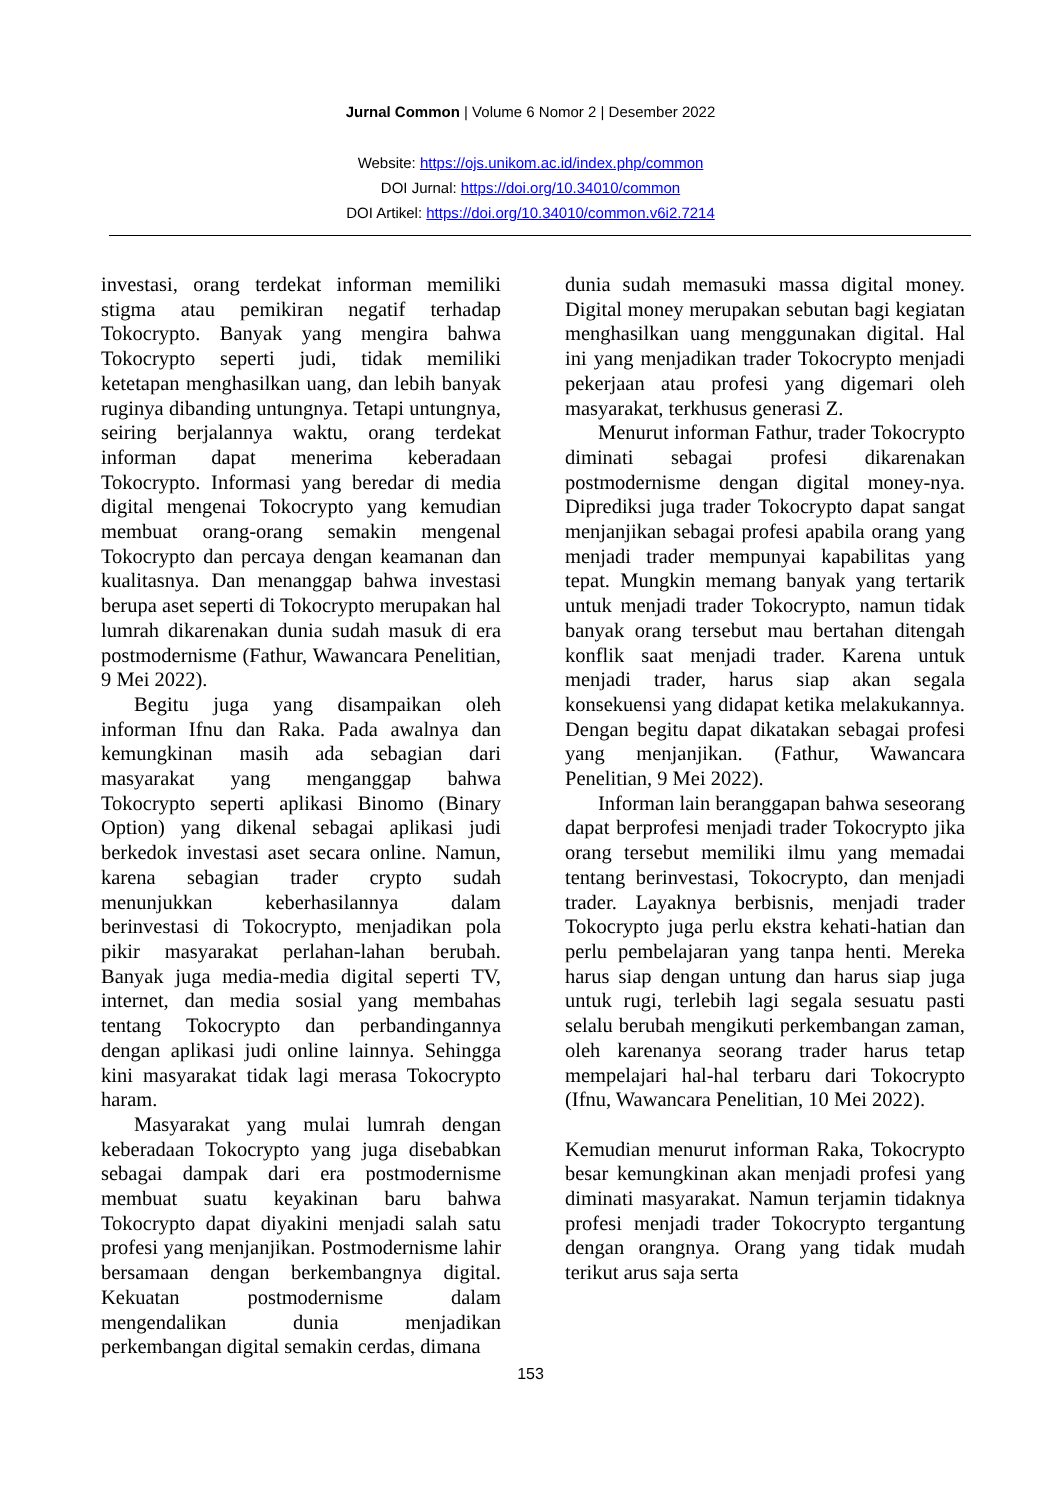Jurnal Common | Volume 6 Nomor 2 | Desember 2022
Website: https://ojs.unikom.ac.id/index.php/common
DOI Jurnal: https://doi.org/10.34010/common
DOI Artikel: https://doi.org/10.34010/common.v6i2.7214
investasi, orang terdekat informan memiliki stigma atau pemikiran negatif terhadap Tokocrypto. Banyak yang mengira bahwa Tokocrypto seperti judi, tidak memiliki ketetapan menghasilkan uang, dan lebih banyak ruginya dibanding untungnya. Tetapi untungnya, seiring berjalannya waktu, orang terdekat informan dapat menerima keberadaan Tokocrypto. Informasi yang beredar di media digital mengenai Tokocrypto yang kemudian membuat orang-orang semakin mengenal Tokocrypto dan percaya dengan keamanan dan kualitasnya. Dan menanggap bahwa investasi berupa aset seperti di Tokocrypto merupakan hal lumrah dikarenakan dunia sudah masuk di era postmodernisme (Fathur, Wawancara Penelitian, 9 Mei 2022).
Begitu juga yang disampaikan oleh informan Ifnu dan Raka. Pada awalnya dan kemungkinan masih ada sebagian dari masyarakat yang menganggap bahwa Tokocrypto seperti aplikasi Binomo (Binary Option) yang dikenal sebagai aplikasi judi berkedok investasi aset secara online. Namun, karena sebagian trader crypto sudah menunjukkan keberhasilannya dalam berinvestasi di Tokocrypto, menjadikan pola pikir masyarakat perlahan-lahan berubah. Banyak juga media-media digital seperti TV, internet, dan media sosial yang membahas tentang Tokocrypto dan perbandingannya dengan aplikasi judi online lainnya. Sehingga kini masyarakat tidak lagi merasa Tokocrypto haram.
Masyarakat yang mulai lumrah dengan keberadaan Tokocrypto yang juga disebabkan sebagai dampak dari era postmodernisme membuat suatu keyakinan baru bahwa Tokocrypto dapat diyakini menjadi salah satu profesi yang menjanjikan. Postmodernisme lahir bersamaan dengan berkembangnya digital. Kekuatan postmodernisme dalam mengendalikan dunia menjadikan perkembangan digital semakin cerdas, dimana
dunia sudah memasuki massa digital money. Digital money merupakan sebutan bagi kegiatan menghasilkan uang menggunakan digital. Hal ini yang menjadikan trader Tokocrypto menjadi pekerjaan atau profesi yang digemari oleh masyarakat, terkhusus generasi Z.
Menurut informan Fathur, trader Tokocrypto diminati sebagai profesi dikarenakan postmodernisme dengan digital money-nya. Diprediksi juga trader Tokocrypto dapat sangat menjanjikan sebagai profesi apabila orang yang menjadi trader mempunyai kapabilitas yang tepat. Mungkin memang banyak yang tertarik untuk menjadi trader Tokocrypto, namun tidak banyak orang tersebut mau bertahan ditengah konflik saat menjadi trader. Karena untuk menjadi trader, harus siap akan segala konsekuensi yang didapat ketika melakukannya. Dengan begitu dapat dikatakan sebagai profesi yang menjanjikan. (Fathur, Wawancara Penelitian, 9 Mei 2022).
Informan lain beranggapan bahwa seseorang dapat berprofesi menjadi trader Tokocrypto jika orang tersebut memiliki ilmu yang memadai tentang berinvestasi, Tokocrypto, dan menjadi trader. Layaknya berbisnis, menjadi trader Tokocrypto juga perlu ekstra kehati-hatian dan perlu pembelajaran yang tanpa henti. Mereka harus siap dengan untung dan harus siap juga untuk rugi, terlebih lagi segala sesuatu pasti selalu berubah mengikuti perkembangan zaman, oleh karenanya seorang trader harus tetap mempelajari hal-hal terbaru dari Tokocrypto (Ifnu, Wawancara Penelitian, 10 Mei 2022).
Kemudian menurut informan Raka, Tokocrypto besar kemungkinan akan menjadi profesi yang diminati masyarakat. Namun terjamin tidaknya profesi menjadi trader Tokocrypto tergantung dengan orangnya. Orang yang tidak mudah terikut arus saja serta
153